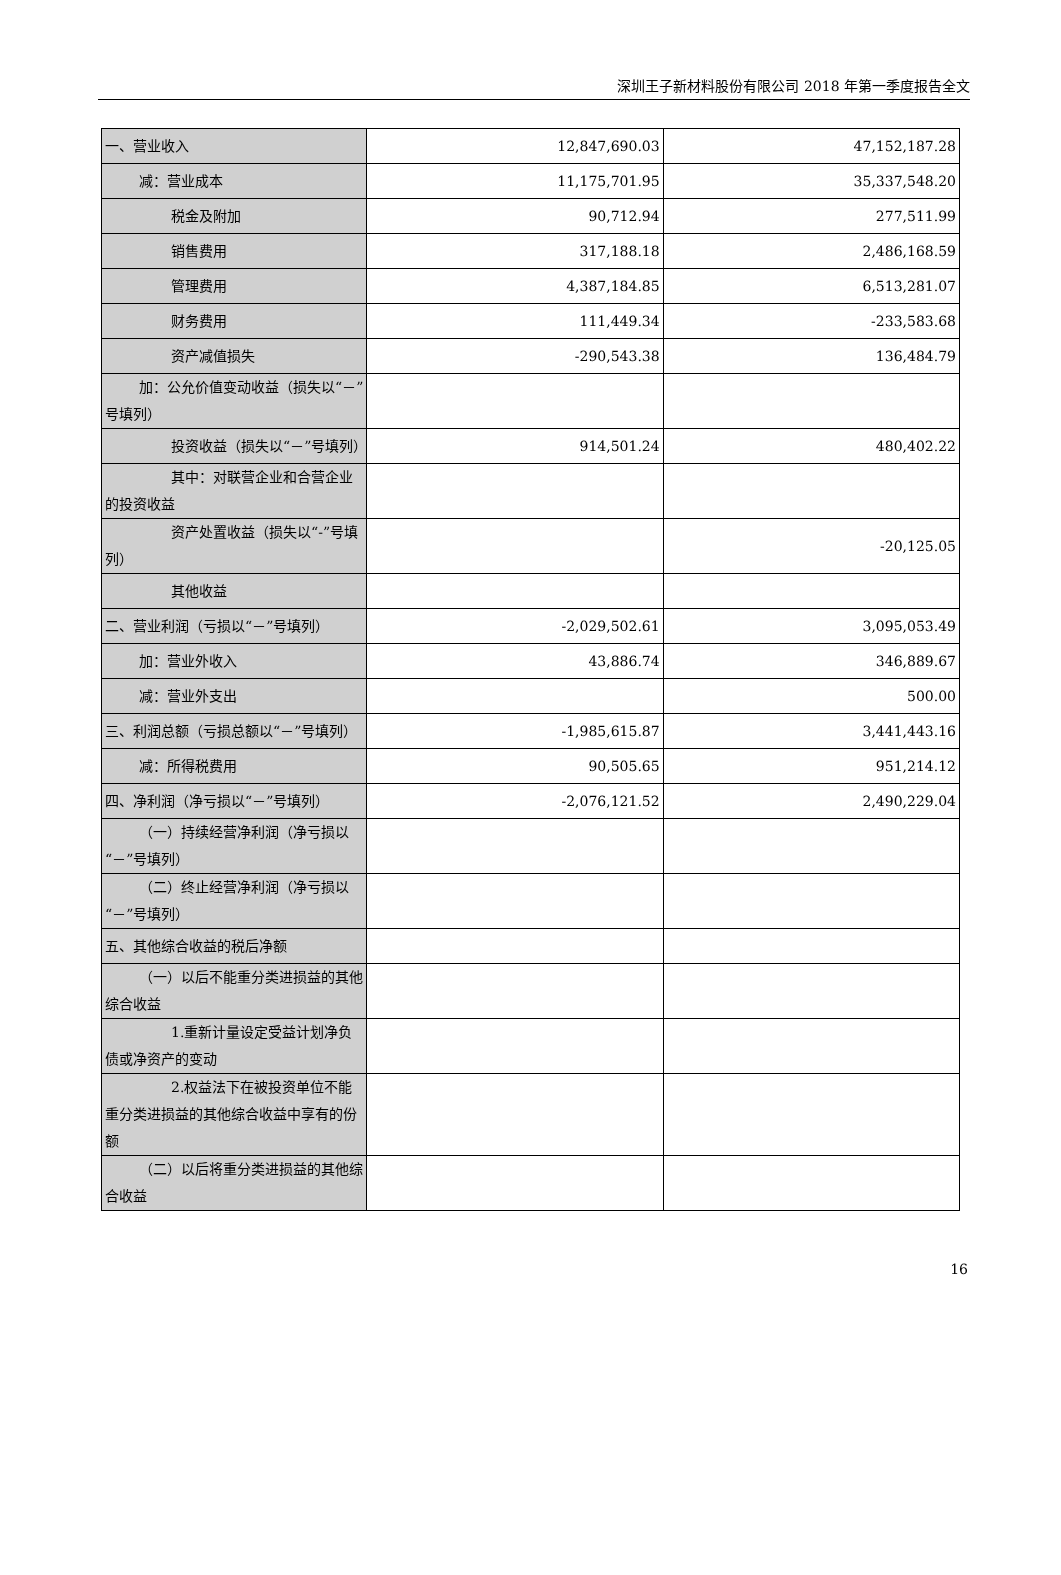深圳王子新材料股份有限公司 2018 年第一季度报告全文
| 一、营业收入 | 12,847,690.03 | 47,152,187.28 |
| 减：营业成本 | 11,175,701.95 | 35,337,548.20 |
| 税金及附加 | 90,712.94 | 277,511.99 |
| 销售费用 | 317,188.18 | 2,486,168.59 |
| 管理费用 | 4,387,184.85 | 6,513,281.07 |
| 财务费用 | 111,449.34 | -233,583.68 |
| 资产减值损失 | -290,543.38 | 136,484.79 |
| 加：公允价值变动收益（损失以“－”号填列） | | |
| 投资收益（损失以“－”号填列） | 914,501.24 | 480,402.22 |
| 其中：对联营企业和合营企业的投资收益 | | |
| 资产处置收益（损失以“-”号填列） | | -20,125.05 |
| 其他收益 | | |
| 二、营业利润（亏损以“－”号填列） | -2,029,502.61 | 3,095,053.49 |
| 加：营业外收入 | 43,886.74 | 346,889.67 |
| 减：营业外支出 | | 500.00 |
| 三、利润总额（亏损总额以“－”号填列） | -1,985,615.87 | 3,441,443.16 |
| 减：所得税费用 | 90,505.65 | 951,214.12 |
| 四、净利润（净亏损以“－”号填列） | -2,076,121.52 | 2,490,229.04 |
| （一）持续经营净利润（净亏损以“－”号填列） | | |
| （二）终止经营净利润（净亏损以“－”号填列） | | |
| 五、其他综合收益的税后净额 | | |
| （一）以后不能重分类进损益的其他综合收益 | | |
| 1.重新计量设定受益计划净负债或净资产的变动 | | |
| 2.权益法下在被投资单位不能重分类进损益的其他综合收益中享有的份额 | | |
| （二）以后将重分类进损益的其他综合收益 | | |
16